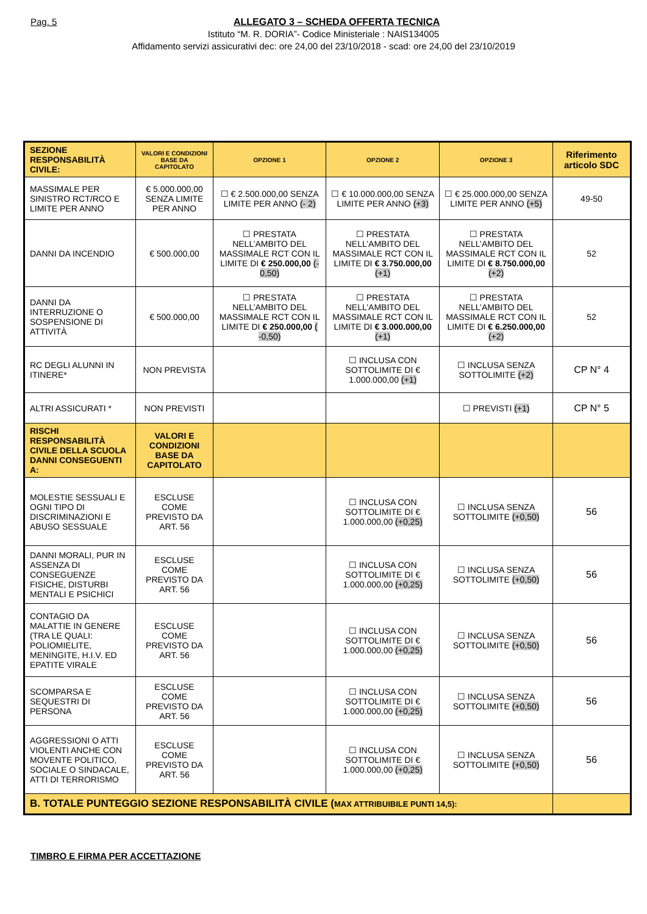Pag. 5
ALLEGATO 3 – SCHEDA OFFERTA TECNICA
Istituto “M. R. DORIA”- Codice Ministeriale : NAIS134005
Affidamento servizi assicurativi dec: ore 24,00 del 23/10/2018 - scad: ore 24,00 del 23/10/2019
| SEZIONE RESPONSABILITÀ CIVILE: | VALORI E CONDIZIONI BASE DA CAPITOLATO | OPZIONE 1 | OPZIONE 2 | OPZIONE 3 | Riferimento articolo SDC |
| --- | --- | --- | --- | --- | --- |
| MASSIMALE PER SINISTRO RCT/RCO E LIMITE PER ANNO | € 5.000.000,00 SENZA LIMITE PER ANNO | ☐ € 2.500.000,00 SENZA LIMITE PER ANNO (- 2) | ☐ € 10.000.000,00 SENZA LIMITE PER ANNO (+3) | ☐ € 25.000.000,00 SENZA LIMITE PER ANNO (+5) | 49-50 |
| DANNI DA INCENDIO | € 500.000,00 | ☐ PRESTATA NELL’AMBITO DEL MASSIMALE RCT CON IL LIMITE DI € 250.000,00 (- 0,50) | ☐ PRESTATA NELL’AMBITO DEL MASSIMALE RCT CON IL LIMITE DI € 3.750.000,00 (+1) | ☐ PRESTATA NELL’AMBITO DEL MASSIMALE RCT CON IL LIMITE DI € 8.750.000,00 (+2) | 52 |
| DANNI DA INTERRUZIONE O SOSPENSIONE DI ATTIVITÀ | € 500.000,00 | ☐ PRESTATA NELL’AMBITO DEL MASSIMALE RCT CON IL LIMITE DI € 250.000,00 ( -0,50) | ☐ PRESTATA NELL’AMBITO DEL MASSIMALE RCT CON IL LIMITE DI € 3.000.000,00 (+1) | ☐ PRESTATA NELL’AMBITO DEL MASSIMALE RCT CON IL LIMITE DI € 6.250.000,00 (+2) | 52 |
| RC DEGLI ALUNNI IN ITINERE* | NON PREVISTA | | ☐ INCLUSA CON SOTTOLIMITE DI € 1.000.000,00 (+1) | ☐ INCLUSA SENZA SOTTOLIMITE (+2) | CP N° 4 |
| ALTRI ASSICURATI * | NON PREVISTI | | | ☐ PREVISTI (+1) | CP N° 5 |
| RISCHI RESPONSABILITÀ CIVILE DELLA SCUOLA DANNI CONSEGUENTI A: | VALORI E CONDIZIONI BASE DA CAPITOLATO | | | | |
| MOLESTIE SESSUALI E OGNI TIPO DI DISCRIMINAZIONI E ABUSO SESSUALE | ESCLUSE COME PREVISTO DA ART. 56 | | ☐ INCLUSA CON SOTTOLIMITE DI € 1.000.000,00 (+0,25) | ☐ INCLUSA SENZA SOTTOLIMITE (+0,50) | 56 |
| DANNI MORALI, PUR IN ASSENZA DI CONSEGUENZE FISICHE, DISTURBI MENTALI E PSICHICI | ESCLUSE COME PREVISTO DA ART. 56 | | ☐ INCLUSA CON SOTTOLIMITE DI € 1.000.000,00 (+0,25) | ☐ INCLUSA SENZA SOTTOLIMITE (+0,50) | 56 |
| CONTAGIO DA MALATTIE IN GENERE (TRA LE QUALI: POLIOMIELITE, MENINGITE, H.I.V. ED EPATITE VIRALE | ESCLUSE COME PREVISTO DA ART. 56 | | ☐ INCLUSA CON SOTTOLIMITE DI € 1.000.000,00 (+0,25) | ☐ INCLUSA SENZA SOTTOLIMITE (+0,50) | 56 |
| SCOMPARSA E SEQUESTRI DI PERSONA | ESCLUSE COME PREVISTO DA ART. 56 | | ☐ INCLUSA CON SOTTOLIMITE DI € 1.000.000,00 (+0,25) | ☐ INCLUSA SENZA SOTTOLIMITE (+0,50) | 56 |
| AGGRESSIONI O ATTI VIOLENTI ANCHE CON MOVENTE POLITICO, SOCIALE O SINDACALE, ATTI DI TERRORISMO | ESCLUSE COME PREVISTO DA ART. 56 | | ☐ INCLUSA CON SOTTOLIMITE DI € 1.000.000,00 (+0,25) | ☐ INCLUSA SENZA SOTTOLIMITE (+0,50) | 56 |
| B. TOTALE PUNTEGGIO SEZIONE RESPONSABILITÀ CIVILE ( MAX ATTRIBUIBILE PUNTI 14,5): | | | | | |
TIMBRO E FIRMA PER ACCETTAZIONE